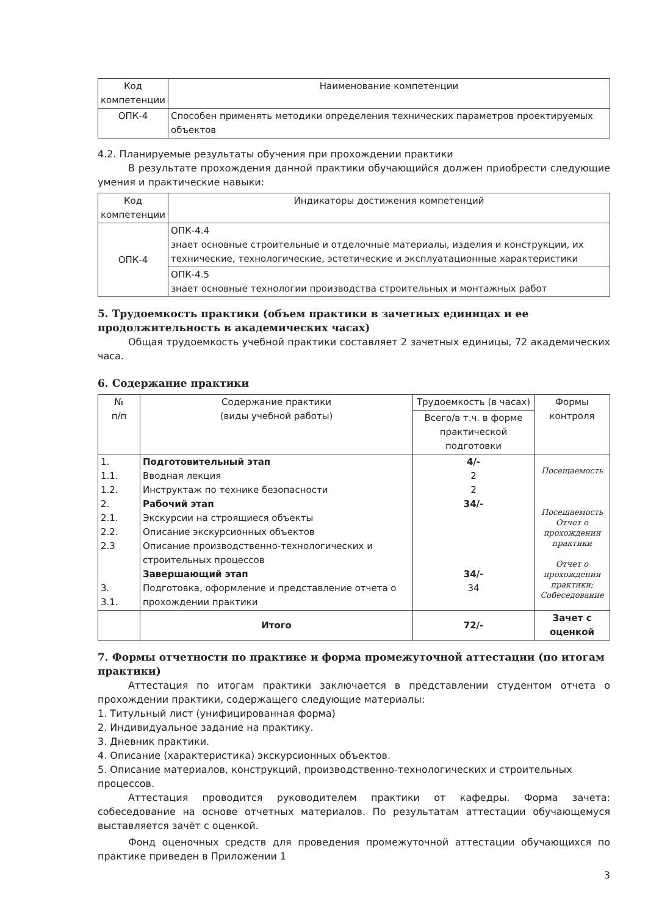| Код компетенции | Наименование компетенции |
| --- | --- |
| ОПК-4 | Способен применять методики определения технических параметров проектируемых объектов |
4.2. Планируемые результаты обучения при прохождении практики
В результате прохождения данной практики обучающийся должен приобрести следующие умения и практические навыки:
| Код компетенции | Индикаторы достижения компетенций |
| --- | --- |
| ОПК-4 | ОПК-4.4 знает основные строительные и отделочные материалы, изделия и конструкции, их технические, технологические, эстетические и эксплуатационные характеристики |
| | ОПК-4.5 знает основные технологии производства строительных и монтажных работ |
5. Трудоемкость практики (объем практики в зачетных единицах и ее продолжительность в академических часах)
Общая трудоемкость учебной практики составляет 2 зачетных единицы, 72 академических часа.
6. Содержание практики
| № п/п | Содержание практики (виды учебной работы) | Трудоемкость (в часах) | Формы контроля |
| --- | --- | --- | --- |
| | | Всего/в т.ч. в форме практической подготовки | |
| 1. 1.1. 1.2. 2. 2.1. 2.2. 2.3 3. 3.1. | Подготовительный этап Вводная лекция Инструктаж по технике безопасности Рабочий этап Экскурсии на строящиеся объекты Описание экскурсионных объектов Описание производственно-технологических и строительных процессов Завершающий этап Подготовка, оформление и представление отчета о прохождении практики | 4/- 2 2 34/- 34/- 34 | Посещаемость Посещаемость Отчет о прохождении практики Отчет о прохождении практики; Собеседование |
| | Итого | 72/- | Зачет с оценкой |
7. Формы отчетности по практике и форма промежуточной аттестации (по итогам практики)
Аттестация по итогам практики заключается в представлении студентом отчета о прохождении практики, содержащего следующие материалы:
1. Титульный лист (унифицированная форма)
2. Индивидуальное задание на практику.
3. Дневник практики.
4. Описание (характеристика) экскурсионных объектов.
5. Описание материалов, конструкций, производственно-технологических и строительных процессов.
Аттестация проводится руководителем практики от кафедры. Форма зачета: собеседование на основе отчетных материалов. По результатам аттестации обучающемуся выставляется зачёт с оценкой.
Фонд оценочных средств для проведения промежуточной аттестации обучающихся по практике приведен в Приложении 1
3